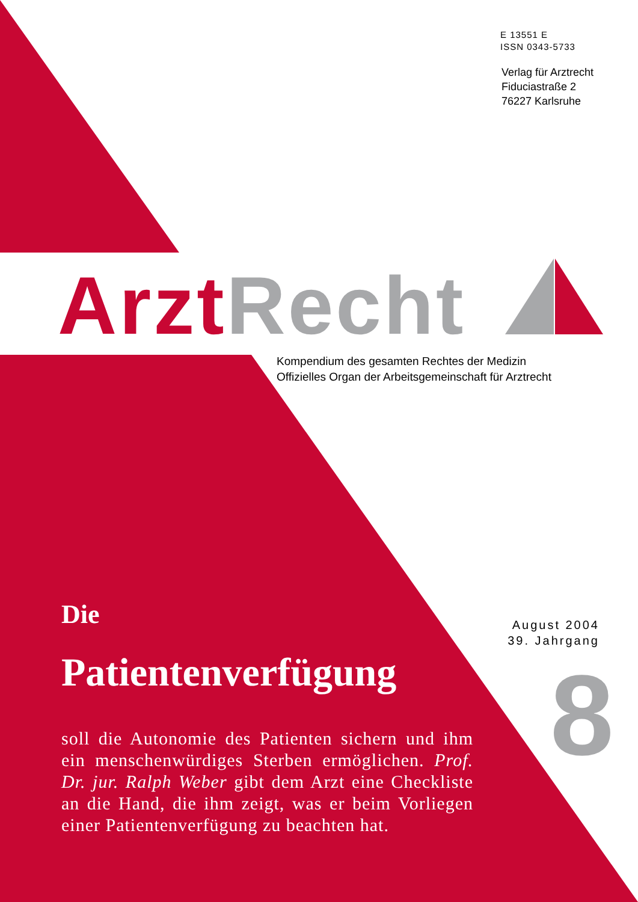E 13551 E
ISSN 0343-5733
Verlag für Arztrecht
Fiduciastraße 2
76227 Karlsruhe
Arzt Recht
Kompendium des gesamten Rechtes der Medizin
Offizielles Organ der Arbeitsgemeinschaft für Arztrecht
Die
Patientenverfügung
soll die Autonomie des Patienten sichern und ihm ein menschenwürdiges Sterben ermöglichen. Prof. Dr. jur. Ralph Weber gibt dem Arzt eine Checkliste an die Hand, die ihm zeigt, was er beim Vorliegen einer Patientenverfügung zu beachten hat.
August 2004
39. Jahrgang
8